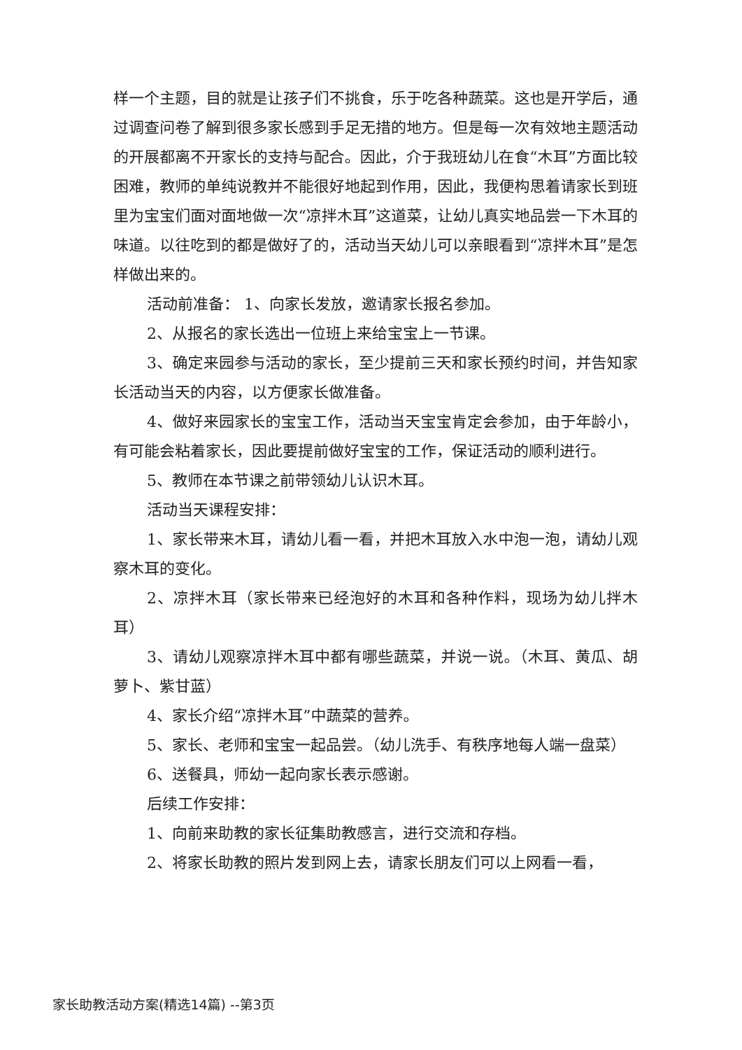样一个主题，目的就是让孩子们不挑食，乐于吃各种蔬菜。这也是开学后，通过调查问卷了解到很多家长感到手足无措的地方。但是每一次有效地主题活动的开展都离不开家长的支持与配合。因此，介于我班幼儿在食“木耳”方面比较困难，教师的单纯说教并不能很好地起到作用，因此，我便构思着请家长到班里为宝宝们面对面地做一次“凉拌木耳”这道菜，让幼儿真实地品尝一下木耳的味道。以往吃到的都是做好了的，活动当天幼儿可以亲眼看到“凉拌木耳”是怎样做出来的。
活动前准备： 1、向家长发放，邀请家长报名参加。
2、从报名的家长选出一位班上来给宝宝上一节课。
3、确定来园参与活动的家长，至少提前三天和家长预约时间，并告知家长活动当天的内容，以方便家长做准备。
4、做好来园家长的宝宝工作，活动当天宝宝肯定会参加，由于年龄小，有可能会粘着家长，因此要提前做好宝宝的工作，保证活动的顺利进行。
5、教师在本节课之前带领幼儿认识木耳。
活动当天课程安排：
1、家长带来木耳，请幼儿看一看，并把木耳放入水中泡一泡，请幼儿观察木耳的变化。
2、凉拌木耳（家长带来已经泡好的木耳和各种作料，现场为幼儿拌木耳）
3、请幼儿观察凉拌木耳中都有哪些蔬菜，并说一说。（木耳、黄瓜、胡萝卜、紫甘蓝）
4、家长介绍“凉拌木耳”中蔬菜的营养。
5、家长、老师和宝宝一起品尝。（幼儿洗手、有秩序地每人端一盘菜）
6、送餐具，师幼一起向家长表示感谢。
后续工作安排：
1、向前来助教的家长征集助教感言，进行交流和存档。
2、将家长助教的照片发到网上去，请家长朋友们可以上网看一看，
家长助教活动方案(精选14篇) --第3页